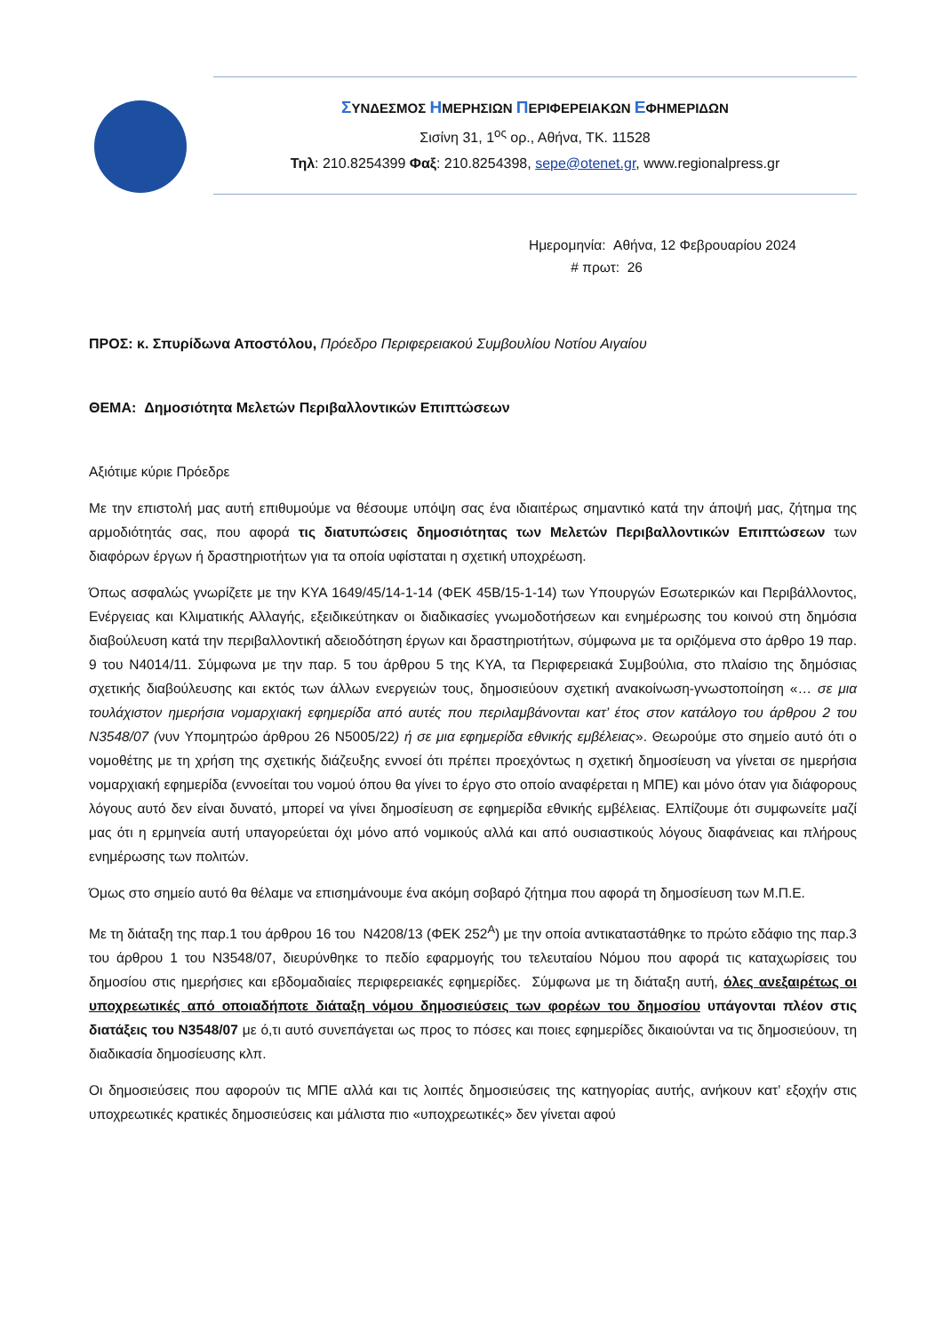ΣΥΝΔΕΣΜΟΣ ΗΜΕΡΗΣΙΩΝ ΠΕΡΙΦΕΡΕΙΑΚΩΝ ΕΦΗΜΕΡΙΔΩΝ
Σισίνη 31, 1<sup>ος</sup> ορ., Αθήνα, ΤΚ. 11528
Τηλ: 210.8254399 Φαξ: 210.8254398, sepe@otenet.gr, www.regionalpress.gr
Ημερομηνία: Αθήνα, 12 Φεβρουαρίου 2024
# πρωτ: 26
ΠΡΟΣ: κ. Σπυρίδωνα Αποστόλου, Πρόεδρο Περιφερειακού Συμβουλίου Νοτίου Αιγαίου
ΘΕΜΑ: Δημοσιότητα Μελετών Περιβαλλοντικών Επιπτώσεων
Αξιότιμε κύριε Πρόεδρε
Με την επιστολή μας αυτή επιθυμούμε να θέσουμε υπόψη σας ένα ιδιαιτέρως σημαντικό κατά την άποψή μας, ζήτημα της αρμοδιότητάς σας, που αφορά τις διατυπώσεις δημοσιότητας των Μελετών Περιβαλλοντικών Επιπτώσεων των διαφόρων έργων ή δραστηριοτήτων για τα οποία υφίσταται η σχετική υποχρέωση.
Όπως ασφαλώς γνωρίζετε με την ΚΥΑ 1649/45/14-1-14 (ΦΕΚ 45Β/15-1-14) των Υπουργών Εσωτερικών και Περιβάλλοντος, Ενέργειας και Κλιματικής Αλλαγής, εξειδικεύτηκαν οι διαδικασίες γνωμοδοτήσεων και ενημέρωσης του κοινού στη δημόσια διαβούλευση κατά την περιβαλλοντική αδειοδότηση έργων και δραστηριοτήτων, σύμφωνα με τα οριζόμενα στο άρθρο 19 παρ. 9 του Ν4014/11. Σύμφωνα με την παρ. 5 του άρθρου 5 της ΚΥΑ, τα Περιφερειακά Συμβούλια, στο πλαίσιο της δημόσιας σχετικής διαβούλευσης και εκτός των άλλων ενεργειών τους, δημοσιεύουν σχετική ανακοίνωση-γνωστοποίηση «… σε μια τουλάχιστον ημερήσια νομαρχιακή εφημερίδα από αυτές που περιλαμβάνονται κατ’ έτος στον κατάλογο του άρθρου 2 του Ν3548/07 (νυν Υπομητρώο άρθρου 26 Ν5005/22) ή σε μια εφημερίδα εθνικής εμβέλειας». Θεωρούμε στο σημείο αυτό ότι ο νομοθέτης με τη χρήση της σχετικής διάζευξης εννοεί ότι πρέπει προεχόντως η σχετική δημοσίευση να γίνεται σε ημερήσια νομαρχιακή εφημερίδα (εννοείται του νομού όπου θα γίνει το έργο στο οποίο αναφέρεται η ΜΠΕ) και μόνο όταν για διάφορους λόγους αυτό δεν είναι δυνατό, μπορεί να γίνει δημοσίευση σε εφημερίδα εθνικής εμβέλειας. Ελπίζουμε ότι συμφωνείτε μαζί μας ότι η ερμηνεία αυτή υπαγορεύεται όχι μόνο από νομικούς αλλά και από ουσιαστικούς λόγους διαφάνειας και πλήρους ενημέρωσης των πολιτών.
Όμως στο σημείο αυτό θα θέλαμε να επισημάνουμε ένα ακόμη σοβαρό ζήτημα που αφορά τη δημοσίευση των Μ.Π.Ε.
Με τη διάταξη της παρ.1 του άρθρου 16 του Ν4208/13 (ΦΕΚ 252<sup>Α</sup>) με την οποία αντικαταστάθηκε το πρώτο εδάφιο της παρ.3 του άρθρου 1 του Ν3548/07, διευρύνθηκε το πεδίο εφαρμογής του τελευταίου Νόμου που αφορά τις καταχωρίσεις του δημοσίου στις ημερήσιες και εβδομαδιαίες περιφερειακές εφημερίδες. Σύμφωνα με τη διάταξη αυτή, όλες ανεξαιρέτως οι υποχρεωτικές από οποιαδήποτε διάταξη νόμου δημοσιεύσεις των φορέων του δημοσίου υπάγονται πλέον στις διατάξεις του Ν3548/07 με ό,τι αυτό συνεπάγεται ως προς το πόσες και ποιες εφημερίδες δικαιούνται να τις δημοσιεύουν, τη διαδικασία δημοσίευσης κλπ.
Οι δημοσιεύσεις που αφορούν τις ΜΠΕ αλλά και τις λοιπές δημοσιεύσεις της κατηγορίας αυτής, ανήκουν κατ’ εξοχήν στις υποχρεωτικές κρατικές δημοσιεύσεις και μάλιστα πιο «υποχρεωτικές» δεν γίνεται αφού